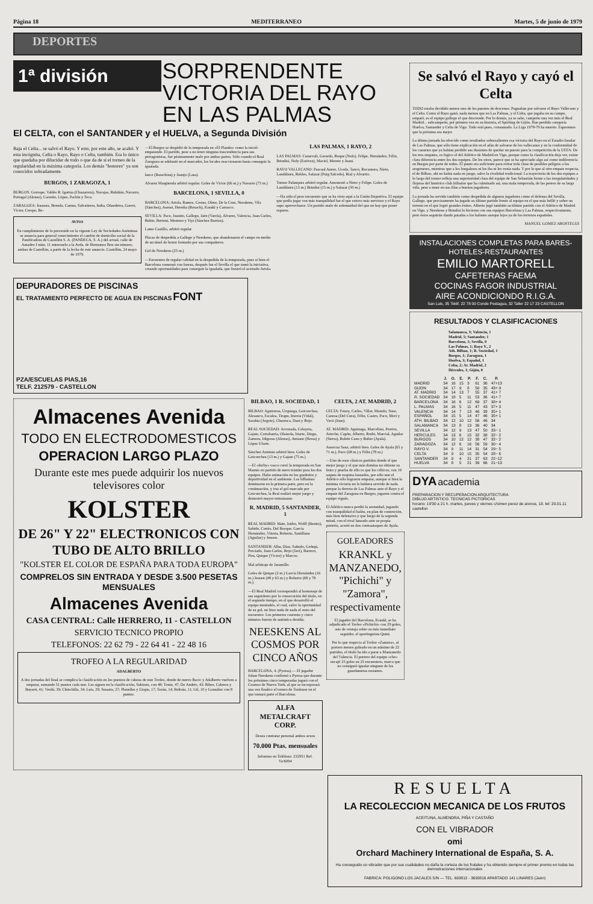Página 18 MEDITERRANEO Martes, 5 de junio de 1979
DEPORTES
1ª división SORPRENDENTE VICTORIA DEL RAYO EN LAS PALMAS
El CELTA, con el SANTANDER y el HUELVA, a Segunda División
Baja el Celta... se salvó el Rayo. Y esto, por este año, se acabó. Y esta incógnita, Celta o Rayo, Rayo o Celta, también. Era lo único que quedaba por dilucidar de todo o que da de sí el torneo de la regularidad en la máxima categoría. Los demás "honores" ya son conocidos sobradamente.
BURGOS, 1 ZARAGOZA, 1
BURGOS: Gorospe, Valdés R. Igartua (Chazarreta), Navajas, Rubiñán, Navarro, Portugal (Alonso), Carreño, López, Pachín y Teca.
ZARAGOZA: Irazusta, Beneda, Camus, Salvatierra, India, Oñaederra, Guerri, Víctor, Crespo, Be-
AVISO
En cumplimiento de lo prevenido en la vigente Ley de Sociedades Anónimas se anuncia para general conocimiento el cambio de domicilio social de la Panificadora de Castellón S. A. (PANDECA, S. A.) del actual, calle de Amadeo I núm. 11 entresuelo a la Avda. de Hermanos Bou sin número, ambas de Castellón, a partir de la fecha de este anuncio. Castellón, 24 mayo de 1979.
—El Burgos se despidió de la temporada en «El Plantío» como la inició: empatando. El partido, pese a no tener ninguna trascendencia para sus protagonistas, fue pésimamente malo por ambas partes. Sólo cuando el Real Zaragoza se adelantó en el marcador, los locales reaccionaron hasta conseguir la igualada.
lance (Barachina) y Juanjo (Lasa).
Alvarez Margüenda arbitró regular. Goles de Víctor (66 m.) y Navarro (73 m.)
BARCELONA, 1 SEVILLA, 0
BARCELONA: Artola, Ramos, Costas, Olmo, De la Cruz, Neeskens, Vila (Sánchez), Asensi, Heredia (Rexach), Krankl y Carrasco.
SEVILLA: Paco, Juanito, Gallego, Jaén (Varela), Alvarez, Valencia, Juan Carlos, Rubio, Bertoni, Montero y Yiyi (Sánchez Barrios).
Lamo Castillo, arbitró regular.
Placas de despedida a Gallego y Neeskens, que abandonaron el campo en medio de un túnel de honor formado por sus compañeros.
Gol de Neeskens (25 m.)
—Encuentro de regular calidad en la despedida de la temporada, pues si bien el Barcelona comenzó con fuerza, después fue el Sevilla el que tomó la iniciativa, creando oportunidades para conseguir la igualada, que frustró el acertado Artola.
LAS PALMAS, 1 RAYO, 2
LAS PALMAS: Carnevali, Gerardo, Roque (Nolo), Felipe, Hernández, Félix, Brindisi, Noly (Estévez), Maciel, Morete y Juani.
RAYO VALLECANO: Pascual Anero, Uceda, Tanco, Rocamora, Nieto, Landáburu, Robles, Salazar (Puig Salcedo), Rial y Alvarito.
Tomeo Palanques arbitró regular. Amonestó a Nieto y Felipe. Goles de Landáburu (13 m.) Brindisi (15 m.) y Salazar (50 m.)
—Ha sido el peor encuentro que se ha visto aquí a la Unión Deportiva. El equipo que podía jugar con más tranquilidad fue el que estuvo más nervioso y el Rayo supo aprovecharse. Un partido malo de solemnidad del que no hay que poner reparos.
DEPURADORES DE PISCINAS
EL TRATAMIENTO PERFECTO DE AGUA EN PISCINAS FONT
PZA/ESCUELAS PIAS,16
TELF. 212579 - CASTELLON
Almacenes Avenida
TODO EN ELECTRODOMESTICOS
OPERACION LARGO PLAZO
Durante este mes puede adquirir los nuevos televisores color
KOLSTER
DE 26" Y 22" ELECTRONICOS CON TUBO DE ALTO BRILLO
"KOLSTER EL COLOR DE ESPAÑA PARA TODA EUROPA"
COMPRELOS SIN ENTRADA Y DESDE 3.500 PESETAS MENSUALES
Almacenes Avenida
CASA CENTRAL: Calle HERRERO, 11 - CASTELLON
SERVICIO TECNICO PROPIO
TELEFONOS: 22 62 79 - 22 64 41 - 22 48 16
TROFEO A LA REGULARIDAD
ADALBERTO
A dos jornadas del final se complica la clasificación en los puestos de cabeza de este Trofeo, donde de nuevo Racic y Adalberto vuelven a empatar, sumando 51 puntos cada uno. Les siguen en la clasificación, Subirats, con 48; Tonín, 47; De Andrés, 43; Ribes, Cabrera y Bayarri, 41; Verdú, 39; Chinchilla, 34; Luis, 29; Susaeta, 27; Planelles y Llopis, 17; Torán, 14; Beltrán, 11; Gil, 10 y González con 8 puntos.
BILBAO, 1 R. SOCIEDAD, 1
BILBAO: Aguirreoa, Urquiaga, Goicoechea, Alesanco, Escalza, Tirapu, Irureta (Vidal), Sarabia (Argote), Churruca, Dani y Rojo.
REAL SOCIEDAD: Arconada, Celayeta, Gajate, Cortabarría, Olaizola, Iriarte, Diego, Zamora, Idígoras (Alonso), Amiano (Heras) y López Ufarte.
Sánchez Arminio arbitró bien. Goles de Goicoechea (13 m.) y Gajate (75 m.)
—El «derby» vasco cerró la temporada en San Mamés en partido de mero trámite para los dos equipos. Hubo animación en los graderíos y deportividad en el ambiente. Los bilbaínos dominaron en la primera parte, pero en la continuación, y tras el gol marcado por Goicoechea, la Real realizó mejor juego y demostró mayor entusiasmo.
R. MADRID, 5 SANTANDER, 1
REAL MADRID: Mate, Isidro, Wolff (Benito), Sabido, Cortés, Del Bosque, García Hernández, Vitoria, Roberto, Santillana (Aguilar) y Jensen.
SANTANDER: Alba, Díaz, Sañudo, Geñupi, Preciado, Juan Carlos, Rojo (Javi), Barrero, Piru, Quique (Víctor) y Marcos.
Mal arbitraje de Jaramillo.
Goles de Quique (2 m.) García Hernández (16 m.) Jensen (48 y 63 m.) y Roberto (68 y 78 m.).
—El Real Madrid correspondió al homenaje de sus seguidores por la consecución del título, en el segundo tiempo, en el que desarrolló el equipo montañés, el cual, salvo la oportunidad de su gol, no hizo nada de nada el resto del encuentro. Los primeros cuarenta y cinco minutos fueron de auténtica desidia.
NEESKENS AL COSMOS POR CINCO AÑOS
BARCELONA, 4. (Pyresa).— El jugador Johan Neeskens confirmó a Pyresa que durante los próximos cinco temporadas jugará con el Cosmos de Nueva York, al que se incorporará una vez finalice el torneo de Toulouse en el que tomará parte el Barcelona.
ALFA METALCRAFT CORP.
Desea contratar personal ambos sexos
70.000 Ptas. mensuales
Informes en Teléfono: 232951 Ref. Vo/6094
CELTA, 2 AT. MADRID, 2
CELTA: Fenoy, Carlos, Villar, Manolo, Suso, Canosa (Del Cura), Félix, Castro, Paco, Mori y Vavá (Juan).
AT. MADRID: Aguinaga, Marcelino, Pereira, Arteche, Capón, Alberto, Rodri, Marcial, Aguilar (Sierra), Rubén Cano y Rubio (Ayala).
Ausocua Sanz, arbitró bien. Goles de Ayala (65 y 71 m.), Paco (68 m.) y Félix (78 m.)
—Uno de esos clásicos partidos donde el que mejor juega y el que más domina no obtiene su fruto y prueba de ello es que los célticos, con 19 saques de esquina lanzados, por sólo uno el Atlético sólo lograron empatar, aunque si bien la mínima victoria no le hubiera servido de nada porque la derrota de Las Palmas ante el Rayo y el empate del Zaragoza en Burgos, jugaron contra el equipo vigués.
El Atlético nunca perdió la serenidad, jugando con tranquilidad el balón, en plan de contención, más bien defensivo y que luego de la segunda mitad, con el rival lanzado ante su propia portería, acertó en dos contraataques de Ayala.
GOLEADORES
KRANKL y MANZANEDO, "Pichichi" y "Zamora", respectivamente
El jugador del Barcelona, Krankl, se ha adjudicado el Trofeo «Pichichi» con 29 goles, seis de ventaja sobre su más inmediato seguidor, el sportinguista Quini.
Por lo que respecta al Trofeo «Zamora», al portero menos goleado en un mínimo de 22 partidos, el título ha ido a parar a Manzanedo del Valencia. El portero del equipo «che» encajó 25 goles en 25 encuentros, marca que no consiguió igualar ninguno de los guardametas restantes.
Se salvó el Rayo y cayó el Celta
TODO estaba decidido menos uno de los puestos de descenso. Pugnaban por salvarse el Rayo Vallecano y el Celta. Como el Rayo ganó, nada menos que en Las Palmas, y el Celta, que jugaba en su campo, empató, es el equipo gallego el que desciende. Por lo demás, ya se sabe, campeón una vez más el Real Madrid... subcampeón, por primera vez en su historia, el Spórting de Gijón. Han perdido categoría Huelva, Santander y Celta de Vigo. Todo está pues, consumado. La Liga 1978-79 ha muerto. Esperemos que la próxima sea mejor.
La última jornada ha ofrecido como resultados sobresalientes esa victoria del Rayo en el Estadio Insular de Las Palmas, que sólo tiene explicación en el afán de salvarse de los vallecanos y en la conformidad de los canarios que ya habían perdido sus ilusiones de quedar un puesto para la competición de la UEFA. De los tres empates, es lógico el del Atlético de Madrid en Vigo, porque como la clasificación deja ver, existe clara diferencia entre los dos equipos. De los otros, parece que se ha apreciado algo así como indiferencia en Burgos por parte de todos. El punto era suficiente para evitar toda clase de posibles peligros a los aragoneses, mientras que a los burgaleses ni les iba ni les venía nada. Y por lo que al otro empate respecta, el de Bilbao, ahí no había nada en juego, salvo la rivalidad tradicional. La trayectoria de los dos equipos a lo largo del torneo refleja una superioridad clara del equipo de San Sebastián frente a las irregularidades y flojeras del histórico club bilbaíno que ha culminado así, una mala temporada, de las peores de su larga vida, pese a tener en sus filas a buenos jugadores.
La jornada ha servido también como despedida de algunos jugadores como el defensa del Sevilla, Gallego, que precisamente ha jugado su último partido frente al equipo en el que más brilló y sobre un terreno en el que logró grandes éxitos. Alberto jugó también su último partido con el Atlético de Madrid en Vigo, y Neeskens y Brindisi lo hicieron con sus equipos Barcelona y Las Palmas, respectivamente, pero éstos seguirán dando patadas a los balones aunque lejos ya de los terrenos españoles.
MANUEL GOMEZ AROSTEGUI
INSTALACIONES COMPLETAS PARA BARES-HOTELES-RESTAURANTES
EMILIO MARTORELL
CAFETERAS FAEMA
COCINAS FAGOR INDUSTRIAL
AIRE ACONDICIONDO R.I.G.A.
San Luis, 35 Teléf. 22 78 00 Conde Pestagua, 32 Taller 22 17 23 CASTELLON
RESULTADOS Y CLASIFICACIONES
Salamanca, 3; Valencia, 1
Madrid, 5; Santander, 1
Barcelona, 1; Sevilla, 0
Las Palmas, 1; Rayo V., 2
Ath. Bilbao, 1; R. Sociedad, 1
Burgos, 1; Zaragoza, 1
Huelva, 3; Español, 1
Celta, 2; At. Madrid, 2
Hércules, 1; Gijón, 0
| | J. | G. | E. | P. | F. | C. | P. |
| --- | --- | --- | --- | --- | --- | --- | --- |
| MADRID | 34 | 16 | 15 | 3 | 61 | 36 | 47+13 |
| GIJON | 34 | 17 | 9 | 8 | 50 | 35 | 43+ 9 |
| AT. MADRID | 34 | 14 | 13 | 7 | 55 | 37 | 41+ 7 |
| R. SOCIEDAD | 34 | 18 | 5 | 11 | 53 | 36 | 41+ 7 |
| BARCELONA | 34 | 16 | 6 | 12 | 69 | 37 | 38+ 4 |
| L. PALMAS | 34 | 16 | 5 | 11 | 47 | 43 | 37+ 3 |
| VALENCIA | 34 | 14 | 7 | 13 | 46 | 39 | 35+ 1 |
| ESPAÑOL | 34 | 15 | 5 | 14 | 47 | 46 | 35+ 1 |
| ATH. BILBAO | 34 | 12 | 10 | 12 | 56 | 46 | 34 |
| SALAMANCA | 34 | 13 | 8 | 13 | 36 | 40 | 34 |
| SEVILLA | 34 | 12 | 9 | 13 | 47 | 50 | 33− 1 |
| HERCULES | 34 | 13 | 6 | 15 | 32 | 38 | 32− 2 |
| BURGOS | 34 | 10 | 12 | 12 | 38 | 47 | 32− 2 |
| ZARAGOZA | 34 | 12 | 6 | 16 | 56 | 59 | 30− 4 |
| RAYO V. | 34 | 9 | 11 | 14 | 31 | 54 | 29− 5 |
| CELTA | 34 | 9 | 10 | 15 | 35 | 54 | 28− 6 |
| SANTANDER | 34 | 9 | 4 | 21 | 37 | 63 | 22−12 |
| HUELVA | 34 | 8 | 5 | 21 | 39 | 66 | 21−13 |
DYA academia
PREPARACION Y RECUPERACION ARQUITECTURA
DIBUJO ARTISTICO. TECNICAS PICTORICAS
horario: 19'30 a 21 h. martes, jueves y viernes c/ximen perez de arenos, 18. tel: 20.01.11 castellon
RESUELTA
LA RECOLECCION MECANICA DE LOS FRUTOS
ACEITUNA, ALMENDRA, PIÑA Y CASTAÑO
CON EL VIBRADOR
omi
Orchard Machinery International de España, S. A.
Ha conseguido un vibrador que por sus cualidades no daña la corteza de los frutales y ha obtenido siempre el primer premio en todas las demostraciones internacionales
FABRICA: POLIGONO LOS JACALES S/N — TEL. 693812 - 3693816 APARTADO 141 LINARES (Jaén)